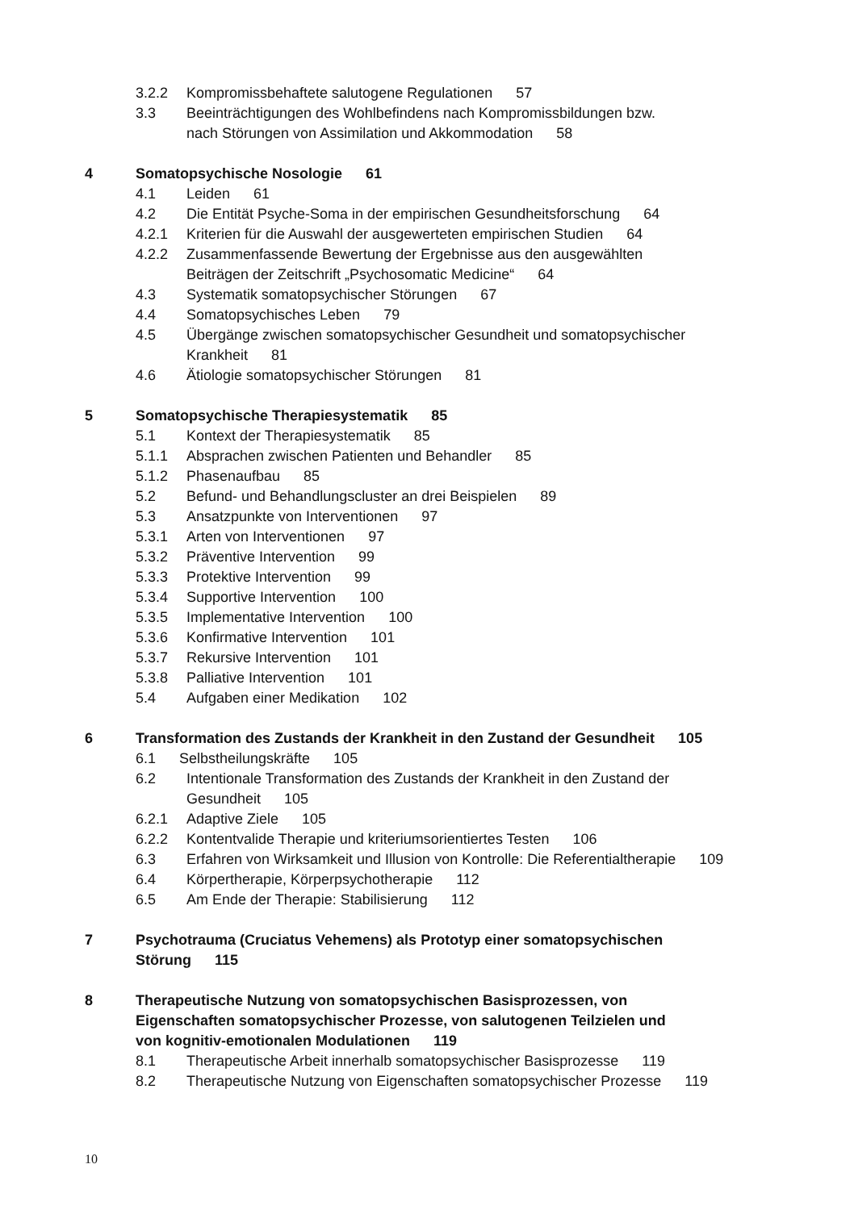3.2.2 Kompromissbehaftete salutogene Regulationen 57
3.3 Beeinträchtigungen des Wohlbefindens nach Kompromissbildungen bzw.
nach Störungen von Assimilation und Akkommodation 58
4 Somatopsychische Nosologie 61
4.1 Leiden 61
4.2 Die Entität Psyche-Soma in der empirischen Gesundheitsforschung 64
4.2.1 Kriterien für die Auswahl der ausgewerteten empirischen Studien 64
4.2.2 Zusammenfassende Bewertung der Ergebnisse aus den ausgewählten
Beiträgen der Zeitschrift „Psychosomatic Medicine“ 64
4.3 Systematik somatopsychischer Störungen 67
4.4 Somatopsychisches Leben 79
4.5 Übergänge zwischen somatopsychischer Gesundheit und somatopsychischer
Krankheit 81
4.6 Ätiologie somatopsychischer Störungen 81
5 Somatopsychische Therapiesystematik 85
5.1 Kontext der Therapiesystematik 85
5.1.1 Absprachen zwischen Patienten und Behandler 85
5.1.2 Phasenaufbau 85
5.2 Befund- und Behandlungscluster an drei Beispielen 89
5.3 Ansatzpunkte von Interventionen 97
5.3.1 Arten von Interventionen 97
5.3.2 Präventive Intervention 99
5.3.3 Protektive Intervention 99
5.3.4 Supportive Intervention 100
5.3.5 Implementative Intervention 100
5.3.6 Konfirmative Intervention 101
5.3.7 Rekursive Intervention 101
5.3.8 Palliative Intervention 101
5.4 Aufgaben einer Medikation 102
6 Transformation des Zustands der Krankheit in den Zustand der Gesundheit 105
6.1 Selbstheilungskräfte 105
6.2 Intentionale Transformation des Zustands der Krankheit in den Zustand der
Gesundheit 105
6.2.1 Adaptive Ziele 105
6.2.2 Kontentvalide Therapie und kriteriumsorientiertes Testen 106
6.3 Erfahren von Wirksamkeit und Illusion von Kontrolle: Die Referentialtherapie 109
6.4 Körpertherapie, Körperpsychotherapie 112
6.5 Am Ende der Therapie: Stabilisierung 112
7 Psychotrauma (Cruciatus Vehemens) als Prototyp einer somatopsychischen
Störung 115
8 Therapeutische Nutzung von somatopsychischen Basisprozessen, von
Eigenschaften somatopsychischer Prozesse, von salutogenen Teilzielen und
von kognitiv-emotionalen Modulationen 119
8.1 Therapeutische Arbeit innerhalb somatopsychischer Basisprozesse 119
8.2 Therapeutische Nutzung von Eigenschaften somatopsychischer Prozesse 119
10